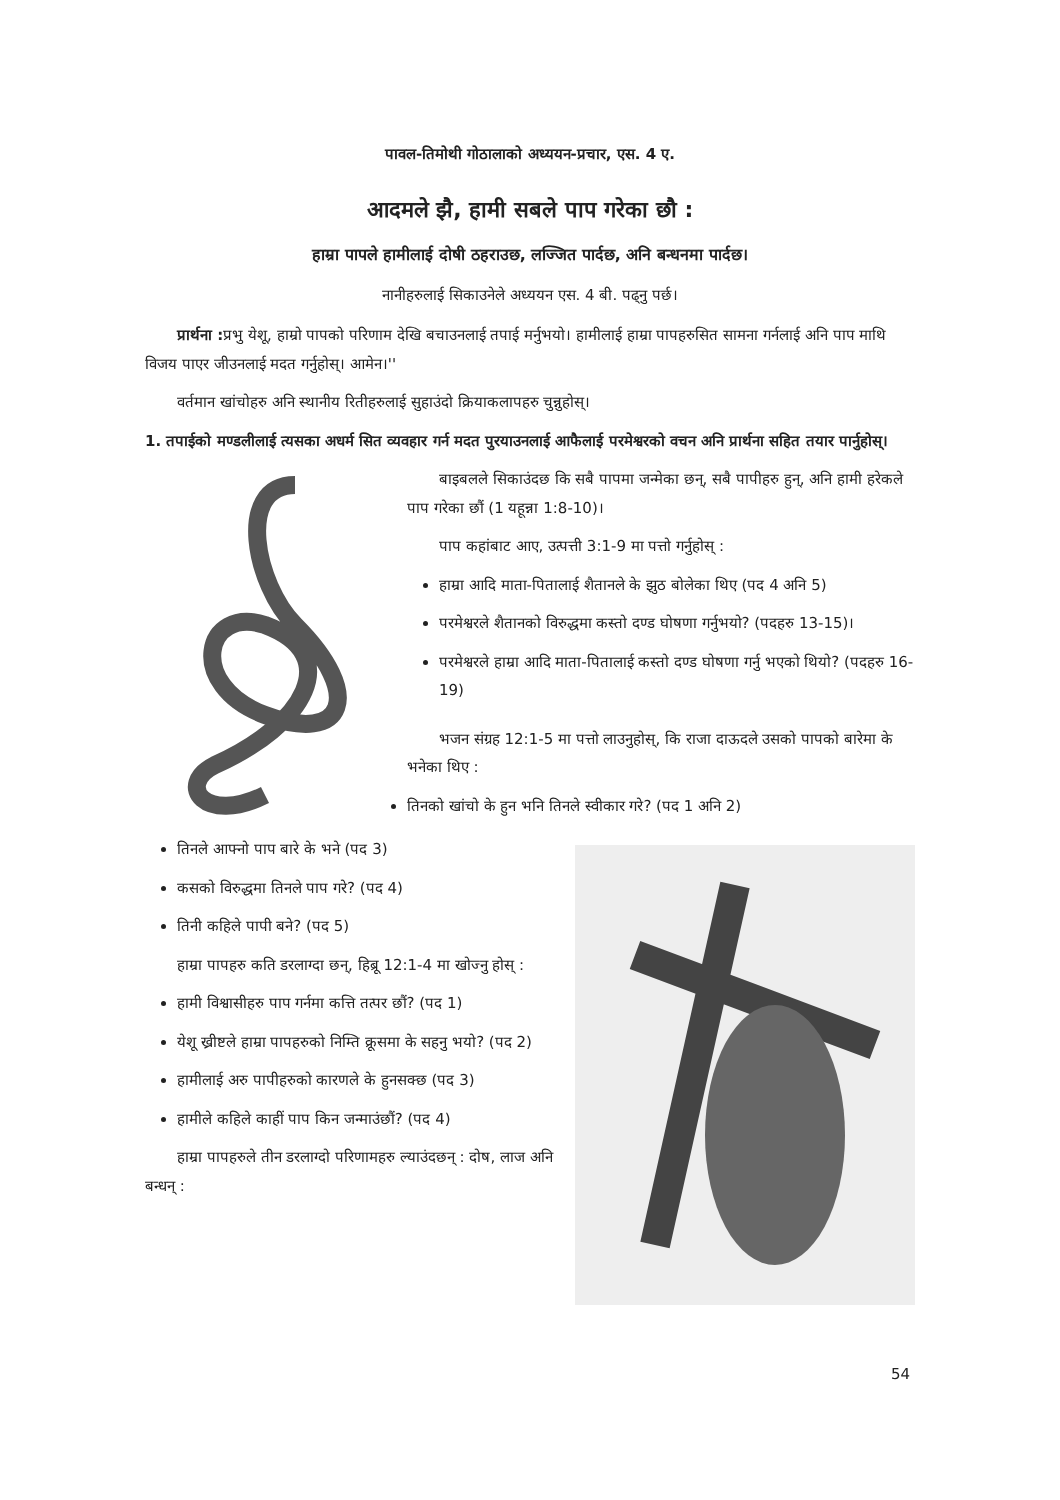पावल-तिमोथी गोठालाको अध्ययन-प्रचार, एस. 4 ए.
आदमले झै, हामी सबले पाप गरेका छौ :
हाम्रा पापले हामीलाई दोषी ठहराउछ, लज्जित पार्दछ, अनि बन्धनमा पार्दछ।
नानीहरुलाई सिकाउनेले अध्ययन एस. 4 बी. पढ्नु पर्छ।
प्रार्थना : प्रभु येशू, हाम्रो पापको परिणाम देखि बचाउनलाई तपाई मर्नुभयो। हामीलाई हाम्रा पापहरुसित सामना गर्नलाई अनि पाप माथि विजय पाएर जीउनलाई मदत गर्नुहोस्। आमेन।''
वर्तमान खांचोहरु अनि स्थानीय रितीहरुलाई सुहाउंदो क्रियाकलापहरु चुन्नुहोस्।
1. तपाईको मण्डलीलाई त्यसका अधर्म सित व्यवहार गर्न मदत पुरयाउनलाई आफैलाई परमेश्वरको वचन अनि प्रार्थना सहित तयार पार्नुहोस्।
बाइबलले सिकाउंदछ कि सबै पापमा जन्मेका छन्, सबै पापीहरु हुन्, अनि हामी हरेकले पाप गरेका छौं (1 यहून्ना 1:8-10)।
पाप कहांबाट आए, उत्पत्ती 3:1-9 मा पत्तो गर्नुहोस् :
हाम्रा आदि माता-पितालाई शैतानले के झुठ बोलेका थिए (पद 4 अनि 5)
परमेश्वरले शैतानको विरुद्धमा कस्तो दण्ड घोषणा गर्नुभयो? (पदहरु 13-15)।
परमेश्वरले हाम्रा आदि माता-पितालाई कस्तो दण्ड घोषणा गर्नु भएको थियो? (पदहरु 16-19)
भजन संग्रह 12:1-5 मा पत्तो लाउनुहोस्, कि राजा दाऊदले उसको पापको बारेमा के भनेका थिए :
तिनको खांचो के हुन भनि तिनले स्वीकार गरे? (पद 1 अनि 2)
तिनले आफ्नो पाप बारे के भने (पद 3)
कसको विरुद्धमा तिनले पाप गरे? (पद 4)
तिनी कहिले पापी बने? (पद 5)
हाम्रा पापहरु कति डरलाग्दा छन्, हिब्रू 12:1-4 मा खोज्नु होस् :
हामी विश्वासीहरु पाप गर्नमा कत्ति तत्पर छौं? (पद 1)
येशू ख्रीष्टले हाम्रा पापहरुको निम्ति क्रूसमा के सहनु भयो? (पद 2)
हामीलाई अरु पापीहरुको कारणले के हुनसक्छ (पद 3)
हामीले कहिले काहीं पाप किन जन्माउंछौं? (पद 4)
हाम्रा पापहरुले तीन डरलाग्दो परिणामहरु ल्याउंदछन् : दोष, लाज अनि बन्धन् :
54